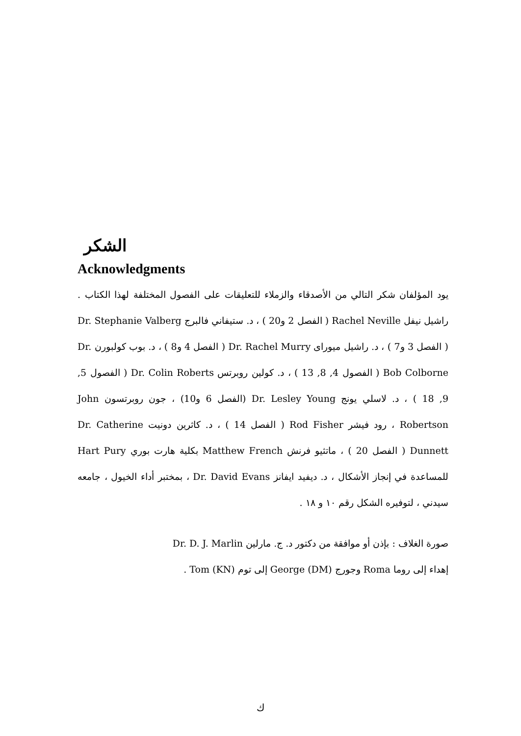الشكر
Acknowledgments
يود المؤلفان شكر التالي من الأصدقاء والزملاء للتعليقات على الفصول المختلفة لهذا الكتاب . راشيل نيفل Rachel Neville ( الفصل 2 و20 ) ، د. ستيفاني فالبرج Dr. Stephanie Valberg ( الفصل 3 و7 ) ، د. راشيل ميوراى Dr. Rachel Murry ( الفصل 4 و8 ) ، د. بوب كولبورن Dr. Bob Colborne ( الفصول 4, 8, 13 ) ، د. كولين روبرتس Dr. Colin Roberts ( الفصول 5, 9, 18 ) ، د. لاسلي يونج Dr. Lesley Young (الفصل 6 و10) ، جون روبرتسون John Robertson ، رود فيشر Rod Fisher ( الفصل 14 ) ، د. كاثرين دونيت Dr. Catherine Dunnett ( الفصل 20 ) ، ماتثيو فرنش Matthew French بكلية هارت بوري Hart Pury للمساعدة في إنجاز الأشكال ، د. ديفيد ايفانز Dr. David Evans ، بمختبر أداء الخيول ، جامعه سيدني ، لتوفيره الشكل رقم ١٠ و ١٨ .
صورة الغلاف : بإذن أو موافقة من دكتور د. ج. مارلين Dr. D. J. Marlin
إهداء إلى روما Roma وجورج George (DM) إلى توم Tom (KN) .
ك